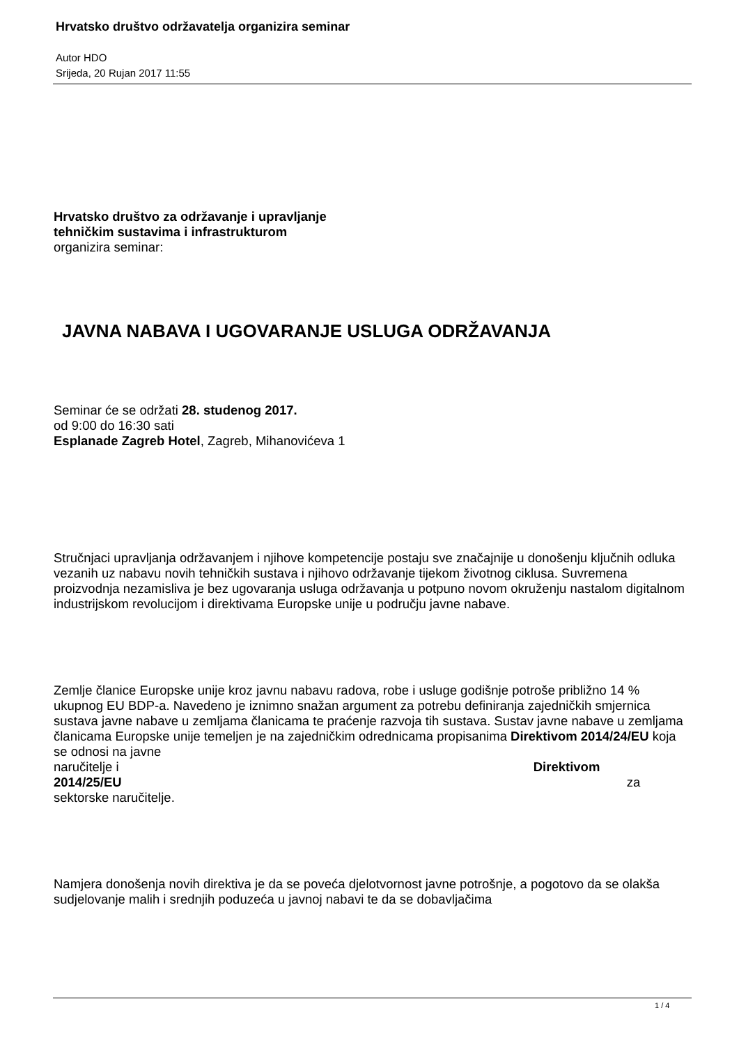Hrvatsko društvo održavatelja organizira seminar
Autor HDO
Srijeda, 20 Rujan 2017 11:55
Hrvatsko društvo za održavanje i upravljanje
tehničkim sustavima i infrastrukturom
organizira seminar:
JAVNA NABAVA I UGOVARANJE USLUGA ODRŽAVANJA
Seminar će se održati 28. studenog 2017.
od 9:00 do 16:30 sati
Esplanade Zagreb Hotel, Zagreb, Mihanovićeva 1
Stručnjaci upravljanja održavanjem i njihove kompetencije postaju sve značajnije u donošenju ključnih odluka vezanih uz nabavu novih tehničkih sustava i njihovo održavanje tijekom životnog ciklusa. Suvremena proizvodnja nezamisliva je bez ugovaranja usluga održavanja u potpuno novom okruženju nastalom digitalnom industrijskom revolucijom i direktivama Europske unije u području javne nabave.
Zemlje članice Europske unije kroz javnu nabavu radova, robe i usluge godišnje potroše približno 14 % ukupnog EU BDP-a. Navedeno je iznimno snažan argument za potrebu definiranja zajedničkih smjernica sustava javne nabave u zemljama članicama te praćenje razvoja tih sustava. Sustav javne nabave u zemljama članicama Europske unije temeljen je na zajedničkim odrednicama propisanima Direktivom 2014/24/EU koja se odnosi na javne
naručitelje i Direktivom
2014/25/EU za
sektorske naručitelje.
Namjera donošenja novih direktiva je da se poveća djelotvornost javne potrošnje, a pogotovo da se olakša sudjelovanje malih i srednjih poduzeća u javnoj nabavi te da se dobavljačima
1 / 4